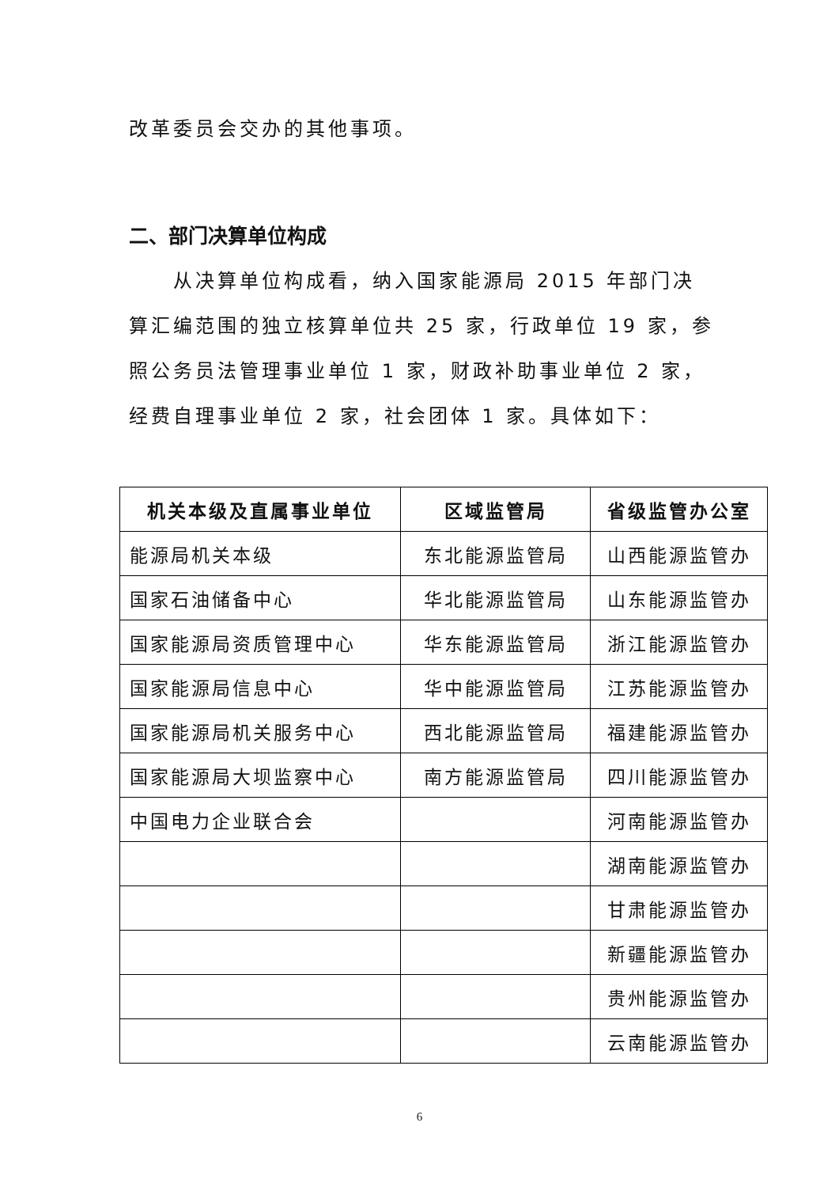改革委员会交办的其他事项。
二、部门决算单位构成
从决算单位构成看，纳入国家能源局 2015 年部门决算汇编范围的独立核算单位共 25 家，行政单位 19 家，参照公务员法管理事业单位 1 家，财政补助事业单位 2 家，经费自理事业单位 2 家，社会团体 1 家。具体如下：
| 机关本级及直属事业单位 | 区域监管局 | 省级监管办公室 |
| --- | --- | --- |
| 能源局机关本级 | 东北能源监管局 | 山西能源监管办 |
| 国家石油储备中心 | 华北能源监管局 | 山东能源监管办 |
| 国家能源局资质管理中心 | 华东能源监管局 | 浙江能源监管办 |
| 国家能源局信息中心 | 华中能源监管局 | 江苏能源监管办 |
| 国家能源局机关服务中心 | 西北能源监管局 | 福建能源监管办 |
| 国家能源局大坝监察中心 | 南方能源监管局 | 四川能源监管办 |
| 中国电力企业联合会 | | 河南能源监管办 |
| | | 湖南能源监管办 |
| | | 甘肃能源监管办 |
| | | 新疆能源监管办 |
| | | 贵州能源监管办 |
| | | 云南能源监管办 |
6